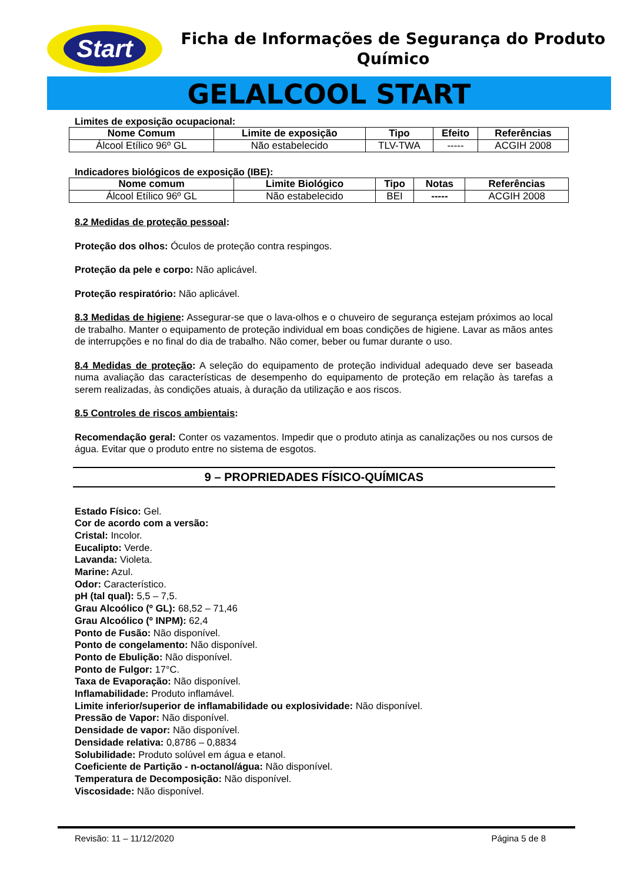Start
Ficha de Informações de Segurança do Produto Químico
GELALCOOL START
Limites de exposição ocupacional:
| Nome Comum | Limite de exposição | Tipo | Efeito | Referências |
| --- | --- | --- | --- | --- |
| Álcool Etílico 96º GL | Não estabelecido | TLV-TWA | ----- | ACGIH 2008 |
Indicadores biológicos de exposição (IBE):
| Nome comum | Limite Biológico | Tipo | Notas | Referências |
| --- | --- | --- | --- | --- |
| Álcool Etílico 96º GL | Não estabelecido | BEI | ----- | ACGIH 2008 |
8.2 Medidas de proteção pessoal:
Proteção dos olhos: Óculos de proteção contra respingos.
Proteção da pele e corpo: Não aplicável.
Proteção respiratório: Não aplicável.
8.3 Medidas de higiene: Assegurar-se que o lava-olhos e o chuveiro de segurança estejam próximos ao local de trabalho. Manter o equipamento de proteção individual em boas condições de higiene. Lavar as mãos antes de interrupções e no final do dia de trabalho. Não comer, beber ou fumar durante o uso.
8.4 Medidas de proteção: A seleção do equipamento de proteção individual adequado deve ser baseada numa avaliação das características de desempenho do equipamento de proteção em relação às tarefas a serem realizadas, às condições atuais, à duração da utilização e aos riscos.
8.5 Controles de riscos ambientais:
Recomendação geral: Conter os vazamentos. Impedir que o produto atinja as canalizações ou nos cursos de água. Evitar que o produto entre no sistema de esgotos.
9 – PROPRIEDADES FÍSICO-QUÍMICAS
Estado Físico: Gel.
Cor de acordo com a versão:
Cristal: Incolor.
Eucalipto: Verde.
Lavanda: Violeta.
Marine: Azul.
Odor: Característico.
pH (tal qual): 5,5 – 7,5.
Grau Alcoólico (º GL): 68,52 – 71,46
Grau Alcoólico (º INPM): 62,4
Ponto de Fusão: Não disponível.
Ponto de congelamento: Não disponível.
Ponto de Ebulição: Não disponível.
Ponto de Fulgor: 17°C.
Taxa de Evaporação: Não disponível.
Inflamabilidade: Produto inflamável.
Limite inferior/superior de inflamabilidade ou explosividade: Não disponível.
Pressão de Vapor: Não disponível.
Densidade de vapor: Não disponível.
Densidade relativa: 0,8786 – 0,8834
Solubilidade: Produto solúvel em água e etanol.
Coeficiente de Partição - n-octanol/água: Não disponível.
Temperatura de Decomposição: Não disponível.
Viscosidade: Não disponível.
Revisão: 11 – 11/12/2020 Página 5 de 8